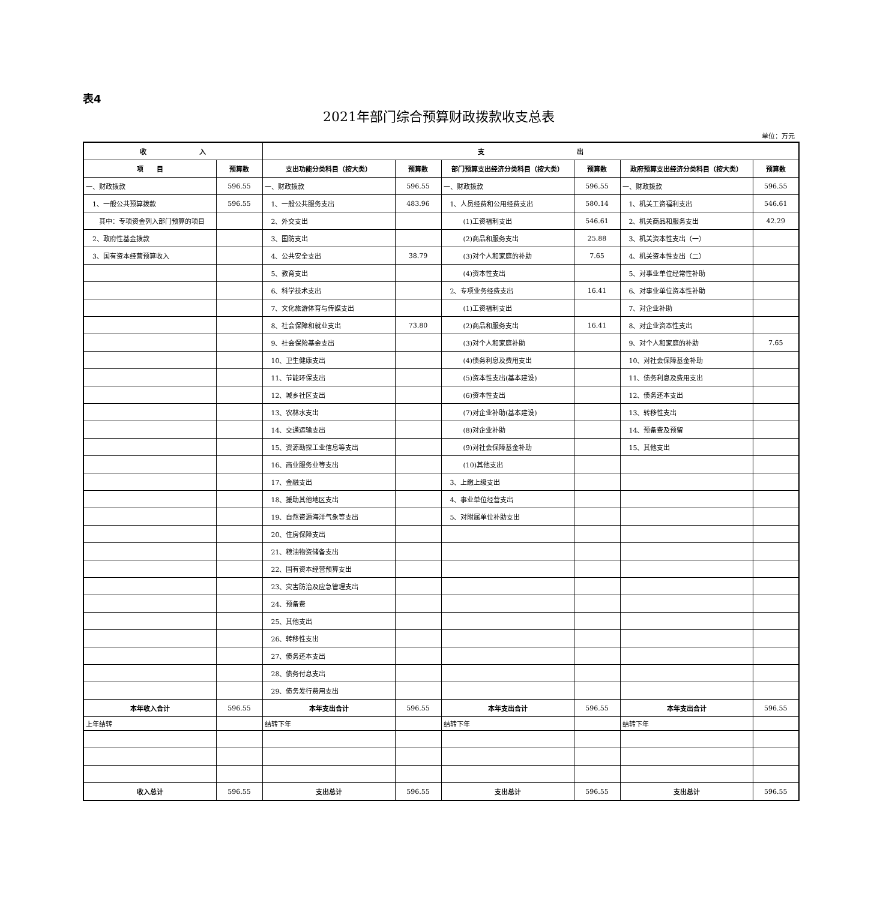表4
2021年部门综合预算财政拨款收支总表
单位：万元
| 收 入 | | 支 出 | | | | | |
| --- | --- | --- | --- | --- | --- | --- | --- |
| 项 目 | 预算数 | 支出功能分类科目（按大类） | 预算数 | 部门预算支出经济分类科目（按大类） | 预算数 | 政府预算支出经济分类科目（按大类） | 预算数 |
| 一、财政拨款 | 596.55 | 一、财政拨款 | 596.55 | 一、财政拨款 | 596.55 | 一、财政拨款 | 596.55 |
| 1、一般公共预算拨款 | 596.55 | 1、一般公共服务支出 | 483.96 | 1、人员经费和公用经费支出 | 580.14 | 1、机关工资福利支出 | 546.61 |
| 其中：专项资金列入部门预算的项目 | | 2、外交支出 | | (1)工资福利支出 | 546.61 | 2、机关商品和服务支出 | 42.29 |
| 2、政府性基金拨款 | | 3、国防支出 | | (2)商品和服务支出 | 25.88 | 3、机关资本性支出（一） | |
| 3、国有资本经营预算收入 | | 4、公共安全支出 | 38.79 | (3)对个人和家庭的补助 | 7.65 | 4、机关资本性支出（二） | |
| | | 5、教育支出 | | (4)资本性支出 | | 5、对事业单位经常性补助 | |
| | | 6、科学技术支出 | | 2、专项业务经费支出 | 16.41 | 6、对事业单位资本性补助 | |
| | | 7、文化旅游体育与传媒支出 | | (1)工资福利支出 | | 7、对企业补助 | |
| | | 8、社会保障和就业支出 | 73.80 | (2)商品和服务支出 | 16.41 | 8、对企业资本性支出 | |
| | | 9、社会保险基金支出 | | (3)对个人和家庭补助 | | 9、对个人和家庭的补助 | 7.65 |
| | | 10、卫生健康支出 | | (4)债务利息及费用支出 | | 10、对社会保障基金补助 | |
| | | 11、节能环保支出 | | (5)资本性支出(基本建设) | | 11、债务利息及费用支出 | |
| | | 12、城乡社区支出 | | (6)资本性支出 | | 12、债务还本支出 | |
| | | 13、农林水支出 | | (7)对企业补助(基本建设) | | 13、转移性支出 | |
| | | 14、交通运输支出 | | (8)对企业补助 | | 14、预备费及预留 | |
| | | 15、资源勘探工业信息等支出 | | (9)对社会保障基金补助 | | 15、其他支出 | |
| | | 16、商业服务业等支出 | | (10)其他支出 | | | |
| | | 17、金融支出 | | 3、上缴上级支出 | | | |
| | | 18、援助其他地区支出 | | 4、事业单位经营支出 | | | |
| | | 19、自然资源海洋气象等支出 | | 5、对附属单位补助支出 | | | |
| | | 20、住房保障支出 | | | | | |
| | | 21、粮油物资储备支出 | | | | | |
| | | 22、国有资本经营预算支出 | | | | | |
| | | 23、灾害防治及应急管理支出 | | | | | |
| | | 24、预备费 | | | | | |
| | | 25、其他支出 | | | | | |
| | | 26、转移性支出 | | | | | |
| | | 27、债务还本支出 | | | | | |
| | | 28、债务付息支出 | | | | | |
| | | 29、债务发行费用支出 | | | | | |
| 本年收入合计 | 596.55 | 本年支出合计 | 596.55 | 本年支出合计 | 596.55 | 本年支出合计 | 596.55 |
| 上年结转 | | 结转下年 | | 结转下年 | | 结转下年 | |
| 收入总计 | 596.55 | 支出总计 | 596.55 | 支出总计 | 596.55 | 支出总计 | 596.55 |